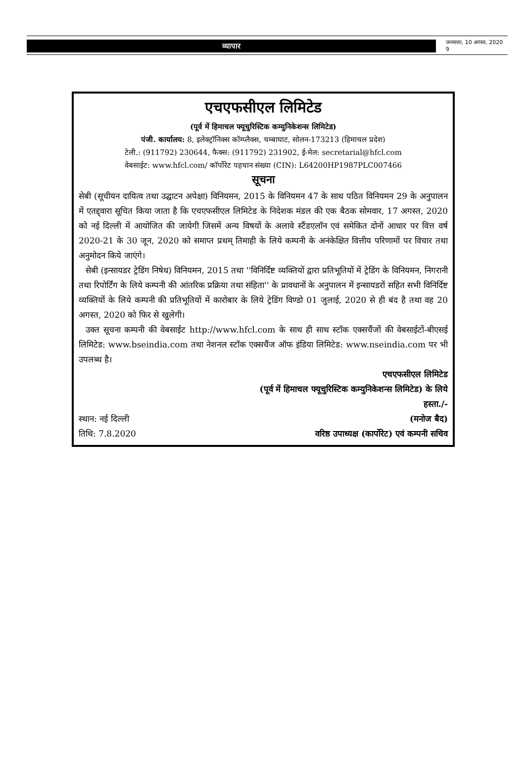व्यापार
जनसत्ता, 10 अगस्त, 2020 9
एचएफसीएल लिमिटेड
(पूर्व में हिमाचल फ्यूचुरिस्टिक कम्युनिकेशन्स लिमिटेड)
पंजी. कार्यालय: 8, इलेक्ट्रॉनिक्स कॉम्प्लैक्स, चम्बाघाट, सोलन-173213 (हिमाचल प्रदेश)
टेली.: (911792) 230644, फैक्स: (911792) 231902, ई-मेल: secretarial@hfcl.com
वेबसाईट: www.hfcl.com/ कॉर्पोरेट पहचान संख्या (CIN): L64200HP1987PLC007466
सूचना
सेबी (सूचीयन दायित्व तथा उद्घाटन अपेक्षा) विनियमन, 2015 के विनियमन 47 के साथ पठित विनियमन 29 के अनुपालन में एतद्द्वारा सूचित किया जाता है कि एचएफसीएल लिमिटेड के निदेशक मंडल की एक बैठक सोमवार, 17 अगस्त, 2020 को नई दिल्ली में आयोजित की जायेगी जिसमें अन्य विषयों के अलावे स्टैंडएलॉन एवं समेकित दोनों आधार पर वित्त वर्ष 2020-21 के 30 जून, 2020 को समाप्त प्रथम् तिमाही के लिये कम्पनी के अनंकेक्षित वित्तीय परिणामों पर विचार तथा अनुमोदन किये जाएंगे।
सेबी (इन्सायडर ट्रेडिंग निषेध) विनियमन, 2015 तथा ''विनिर्दिष्ट व्यक्तियों द्वारा प्रतिभूतियों में ट्रेडिंग के विनियमन, निगरानी तथा रिपोर्टिंग के लिये कम्पनी की आंतरिक प्रक्रिया तथा संहिता'' के प्रावधानों के अनुपालन में इन्सायडरों सहित सभी विनिर्दिष्ट व्यक्तियों के लिये कम्पनी की प्रतिभूतियों में कारोबार के लिये ट्रेडिंग विण्डो 01 जुलाई, 2020 से ही बंद है तथा वह 20 अगस्त, 2020 को फिर से खुलेगी।
उक्त सूचना कम्पनी की वेबसाईट http://www.hfcl.com के साथ ही साथ स्टॉक एक्सचैंजों की वेबसाईटों-बीएसई लिमिटेड: www.bseindia.com तथा नेशनल स्टॉक एक्सचैंज ऑफ इंडिया लिमिटेड: www.nseindia.com पर भी उपलब्ध है।
एचएफसीएल लिमिटेड
(पूर्व में हिमाचल फ्यूचुरिस्टिक कम्युनिकेशन्स लिमिटेड) के लिये
हस्ता./-
स्थान: नई दिल्ली (मनोज बैद)
तिथि: 7.8.2020 वरिष्ठ उपाध्यक्ष (कार्पोरेट) एवं कम्पनी सचिव